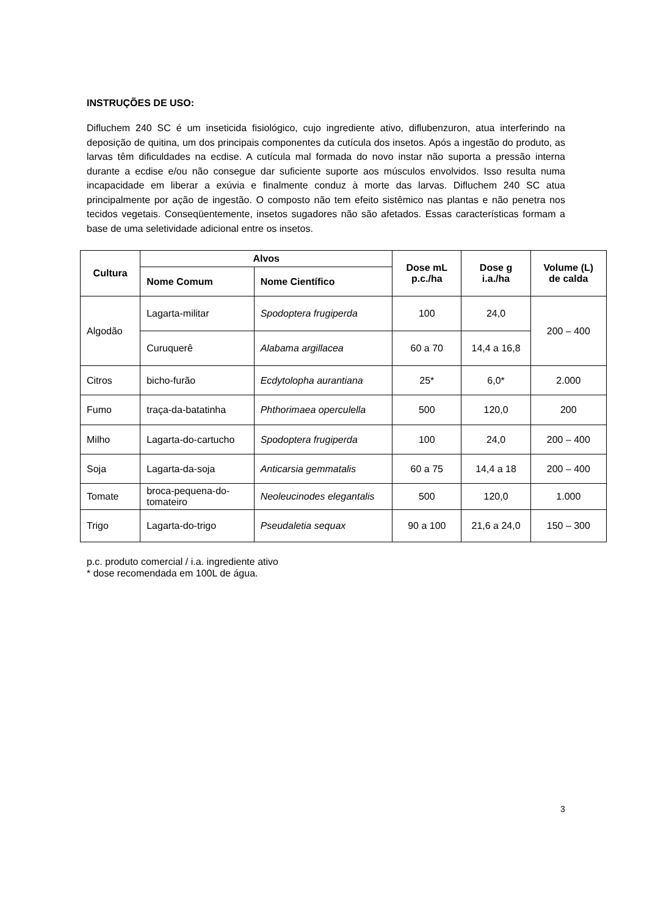INSTRUÇÕES DE USO:
Difluchem 240 SC é um inseticida fisiológico, cujo ingrediente ativo, diflubenzuron, atua interferindo na deposição de quitina, um dos principais componentes da cutícula dos insetos. Após a ingestão do produto, as larvas têm dificuldades na ecdise. A cutícula mal formada do novo instar não suporta a pressão interna durante a ecdise e/ou não consegue dar suficiente suporte aos músculos envolvidos. Isso resulta numa incapacidade em liberar a exúvia e finalmente conduz à morte das larvas. Difluchem 240 SC atua principalmente por ação de ingestão. O composto não tem efeito sistêmico nas plantas e não penetra nos tecidos vegetais. Conseqüentemente, insetos sugadores não são afetados. Essas características formam a base de uma seletividade adicional entre os insetos.
| Cultura | Alvos | | Dose mL p.c./ha | Dose g i.a./ha | Volume (L) de calda |
| --- | --- | --- | --- | --- | --- |
| | Nome Comum | Nome Científico | | | |
| Algodão | Lagarta-militar | Spodoptera frugiperda | 100 | 24,0 | 200 – 400 |
| | Curuquerê | Alabama argillacea | 60 a 70 | 14,4 a 16,8 | |
| Citros | bicho-furão | Ecdytolopha aurantiana | 25* | 6,0* | 2.000 |
| Fumo | traça-da-batatinha | Phthorimaea operculella | 500 | 120,0 | 200 |
| Milho | Lagarta-do-cartucho | Spodoptera frugiperda | 100 | 24,0 | 200 – 400 |
| Soja | Lagarta-da-soja | Anticarsia gemmatalis | 60 a 75 | 14,4 a 18 | 200 – 400 |
| Tomate | broca-pequena-do-tomateiro | Neoleucinodes elegantalis | 500 | 120,0 | 1.000 |
| Trigo | Lagarta-do-trigo | Pseudaletia sequax | 90 a 100 | 21,6 a 24,0 | 150 – 300 |
p.c. produto comercial / i.a. ingrediente ativo
* dose recomendada em 100L de água.
3